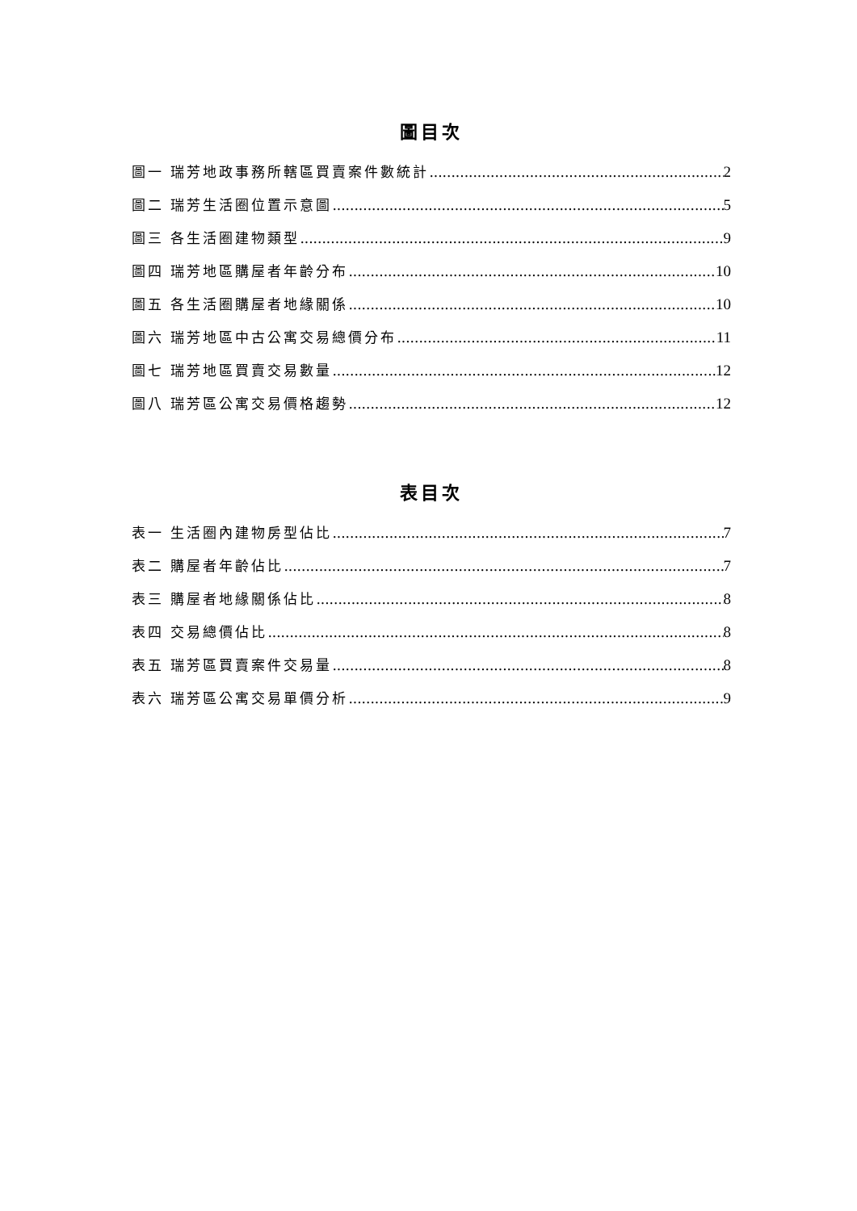圖目次
圖一 瑞芳地政事務所轄區買賣案件數統計 2
圖二 瑞芳生活圈位置示意圖 5
圖三 各生活圈建物類型 9
圖四 瑞芳地區購屋者年齡分布 10
圖五 各生活圈購屋者地緣關係 10
圖六 瑞芳地區中古公寓交易總價分布 11
圖七 瑞芳地區買賣交易數量 12
圖八 瑞芳區公寓交易價格趨勢 12
表目次
表一 生活圈內建物房型佔比 7
表二 購屋者年齡佔比 7
表三 購屋者地緣關係佔比 8
表四 交易總價佔比 8
表五 瑞芳區買賣案件交易量 8
表六 瑞芳區公寓交易單價分析 9